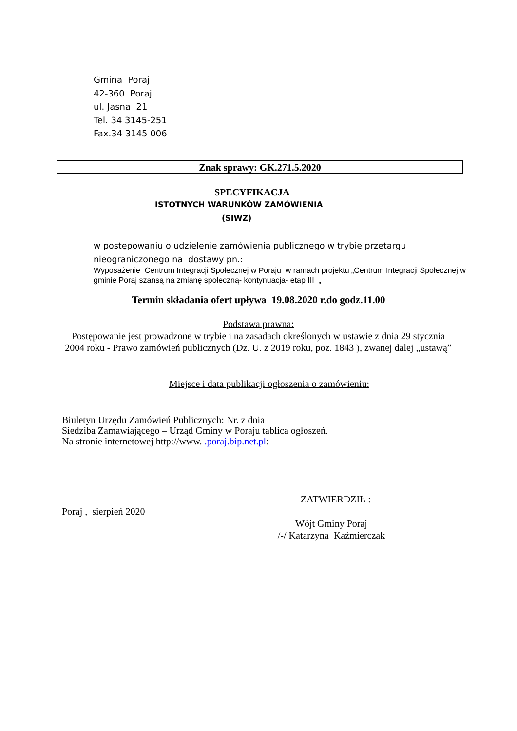Gmina Poraj
42-360 Poraj
ul. Jasna 21
Tel. 34 3145-251
Fax.34 3145 006
Znak sprawy: GK.271.5.2020
SPECYFIKACJA
ISTOTNYCH WARUNKÓW ZAMÓWIENIA
(SIWZ)
w postępowaniu o udzielenie zamówienia publicznego w trybie przetargu nieograniczonego na dostawy pn.:
Wyposażenie Centrum Integracji Społecznej w Poraju w ramach projektu „Centrum Integracji Społecznej w gminie Poraj szansą na zmianę społeczną- kontynuacja- etap III „
Termin składania ofert upływa 19.08.2020 r.do godz.11.00
Podstawa prawna:
Postępowanie jest prowadzone w trybie i na zasadach określonych w ustawie z dnia 29 stycznia 2004 roku - Prawo zamówień publicznych (Dz. U. z 2019 roku, poz. 1843 ), zwanej dalej „ustawą”
Miejsce i data publikacji ogłoszenia o zamówieniu:
Biuletyn Urzędu Zamówień Publicznych: Nr. z dnia
Siedziba Zamawiającego – Urząd Gminy w Poraju tablica ogłoszeń.
Na stronie internetowej http://www. .poraj.bip.net.pl:
ZATWIERDZIŁ :
Poraj , sierpień 2020
Wójt Gminy Poraj
/-/ Katarzyna Kaźmierczak